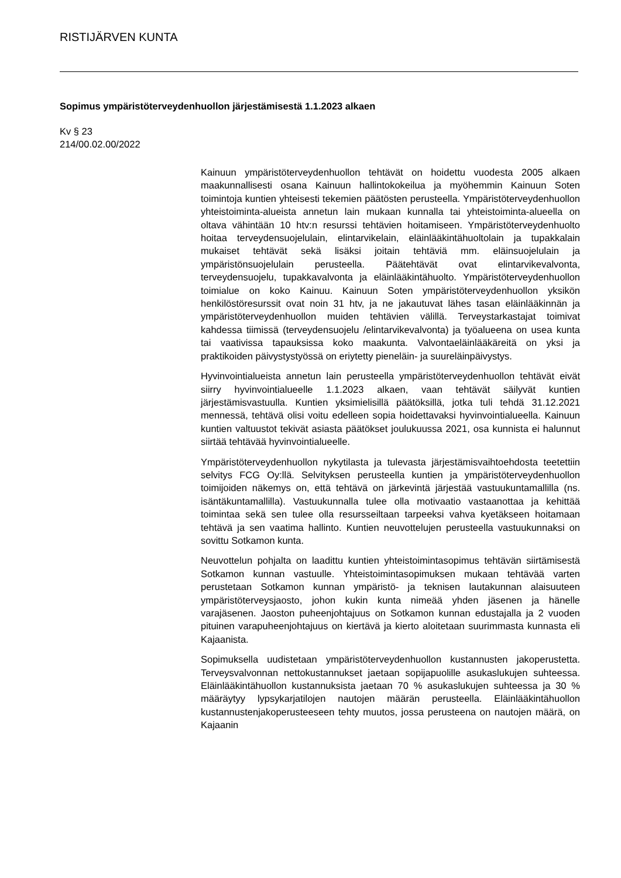RISTIJÄRVEN KUNTA
Sopimus ympäristöterveydenhuollon järjestämisestä 1.1.2023 alkaen
Kv § 23
214/00.02.00/2022
Kainuun ympäristöterveydenhuollon tehtävät on hoidettu vuodesta 2005 alkaen maakunnallisesti osana Kainuun hallintokokeilua ja myöhemmin Kainuun Soten toimintoja kuntien yhteisesti tekemien päätösten perusteella. Ympäristöterveydenhuollon yhteistoiminta-alueista annetun lain mukaan kunnalla tai yhteistoiminta-alueella on oltava vähintään 10 htv:n resurssi tehtävien hoitamiseen. Ympäristöterveydenhuolto hoitaa terveydensuojelulain, elintarvikelain, eläinlääkintähuoltolain ja tupakkalain mukaiset tehtävät sekä lisäksi joitain tehtäviä mm. eläinsuojelulain ja ympäristönsuojelulain perusteella. Päätehtävät ovat elintarvikevalvonta, terveydensuojelu, tupakkavalvonta ja eläinlääkintähuolto. Ympäristöterveydenhuollon toimialue on koko Kainuu. Kainuun Soten ympäristöterveydenhuollon yksikön henkilöstöresurssit ovat noin 31 htv, ja ne jakautuvat lähes tasan eläinlääkinnän ja ympäristöterveydenhuollon muiden tehtävien välillä. Terveystarkastajat toimivat kahdessa tiimissä (terveydensuojelu /elintarvikevalvonta) ja työalueena on usea kunta tai vaativissa tapauksissa koko maakunta. Valvontaeläinlääkäreitä on yksi ja praktikoiden päivystystyössä on eriytetty pieneläin- ja suureläinpäivystys.
Hyvinvointialueista annetun lain perusteella ympäristöterveydenhuollon tehtävät eivät siirry hyvinvointialueelle 1.1.2023 alkaen, vaan tehtävät säilyvät kuntien järjestämisvastuulla. Kuntien yksimielisillä päätöksillä, jotka tuli tehdä 31.12.2021 mennessä, tehtävä olisi voitu edelleen sopia hoidettavaksi hyvinvointialueella. Kainuun kuntien valtuustot tekivät asiasta päätökset joulukuussa 2021, osa kunnista ei halunnut siirtää tehtävää hyvinvointialueelle.
Ympäristöterveydenhuollon nykytilasta ja tulevasta järjestämisvaihtoehdosta teetettiin selvitys FCG Oy:llä. Selvityksen perusteella kuntien ja ympäristöterveydenhuollon toimijoiden näkemys on, että tehtävä on järkevintä järjestää vastuukuntamallilla (ns. isäntäkuntamallilla). Vastuukunnalla tulee olla motivaatio vastaanottaa ja kehittää toimintaa sekä sen tulee olla resursseiltaan tarpeeksi vahva kyetäkseen hoitamaan tehtävä ja sen vaatima hallinto. Kuntien neuvottelujen perusteella vastuukunnaksi on sovittu Sotkamon kunta.
Neuvottelun pohjalta on laadittu kuntien yhteistoimintasopimus tehtävän siirtämisestä Sotkamon kunnan vastuulle. Yhteistoimintasopimuksen mukaan tehtävää varten perustetaan Sotkamon kunnan ympäristö- ja teknisen lautakunnan alaisuuteen ympäristöterveysjaosto, johon kukin kunta nimeää yhden jäsenen ja hänelle varajäsenen. Jaoston puheenjohtajuus on Sotkamon kunnan edustajalla ja 2 vuoden pituinen varapuheenjohtajuus on kiertävä ja kierto aloitetaan suurimmasta kunnasta eli Kajaanista.
Sopimuksella uudistetaan ympäristöterveydenhuollon kustannusten jakoperustetta. Terveysvalvonnan nettokustannukset jaetaan sopijapuolille asukaslukujen suhteessa. Eläinlääkintähuollon kustannuksista jaetaan 70 % asukaslukujen suhteessa ja 30 % määräytyy lypsykarjatilojen nautojen määrän perusteella. Eläinlääkintähuollon kustannustenjakoperusteeseen tehty muutos, jossa perusteena on nautojen määrä, on Kajaanin